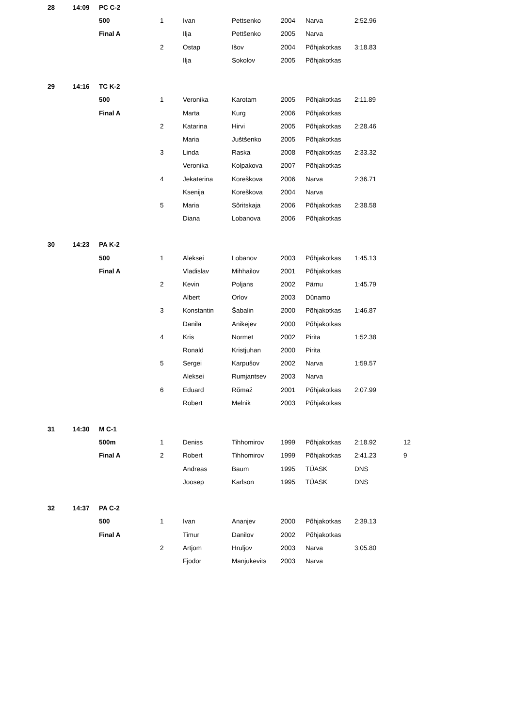| 28 | 14:09 | PC C-2 | | | | | | | |
| | | 500 | 1 | Ivan | Pettsenko | 2004 | Narva | 2:52.96 | |
| | | Final A | | Ilja | Pettšenko | 2005 | Narva | | |
| | | | 2 | Ostap | Išov | 2004 | Põhjakotkas | 3:18.83 | |
| | | | | Ilja | Sokolov | 2005 | Põhjakotkas | | |
| 29 | 14:16 | TC K-2 | | | | | | | |
| | | 500 | 1 | Veronika | Karotam | 2005 | Põhjakotkas | 2:11.89 | |
| | | Final A | | Marta | Kurg | 2006 | Põhjakotkas | | |
| | | | 2 | Katarina | Hirvi | 2005 | Põhjakotkas | 2:28.46 | |
| | | | | Maria | Juštšenko | 2005 | Põhjakotkas | | |
| | | | 3 | Linda | Raska | 2008 | Põhjakotkas | 2:33.32 | |
| | | | | Veronika | Kolpakova | 2007 | Põhjakotkas | | |
| | | | 4 | Jekaterina | Koreškova | 2006 | Narva | 2:36.71 | |
| | | | | Ksenija | Koreškova | 2004 | Narva | | |
| | | | 5 | Maria | Sõritskaja | 2006 | Põhjakotkas | 2:38.58 | |
| | | | | Diana | Lobanova | 2006 | Põhjakotkas | | |
| 30 | 14:23 | PA K-2 | | | | | | | |
| | | 500 | 1 | Aleksei | Lobanov | 2003 | Põhjakotkas | 1:45.13 | |
| | | Final A | | Vladislav | Mihhailov | 2001 | Põhjakotkas | | |
| | | | 2 | Kevin | Poljans | 2002 | Pärnu | 1:45.79 | |
| | | | | Albert | Orlov | 2003 | Dünamo | | |
| | | | 3 | Konstantin | Šabalin | 2000 | Põhjakotkas | 1:46.87 | |
| | | | | Danila | Anikejev | 2000 | Põhjakotkas | | |
| | | | 4 | Kris | Normet | 2002 | Pirita | 1:52.38 | |
| | | | | Ronald | Kristjuhan | 2000 | Pirita | | |
| | | | 5 | Sergei | Karpušov | 2002 | Narva | 1:59.57 | |
| | | | | Aleksei | Rumjantsev | 2003 | Narva | | |
| | | | 6 | Eduard | Rõmaž | 2001 | Põhjakotkas | 2:07.99 | |
| | | | | Robert | Melnik | 2003 | Põhjakotkas | | |
| 31 | 14:30 | M C-1 | | | | | | | |
| | | 500m | 1 | Deniss | Tihhomirov | 1999 | Põhjakotkas | 2:18.92 | 12 |
| | | Final A | 2 | Robert | Tihhomirov | 1999 | Põhjakotkas | 2:41.23 | 9 |
| | | | | Andreas | Baum | 1995 | TÜASK | DNS | |
| | | | | Joosep | Karlson | 1995 | TÜASK | DNS | |
| 32 | 14:37 | PA C-2 | | | | | | | |
| | | 500 | 1 | Ivan | Ananjev | 2000 | Põhjakotkas | 2:39.13 | |
| | | Final A | | Timur | Danilov | 2002 | Põhjakotkas | | |
| | | | 2 | Artjom | Hruljov | 2003 | Narva | 3:05.80 | |
| | | | | Fjodor | Manjukevits | 2003 | Narva | | |